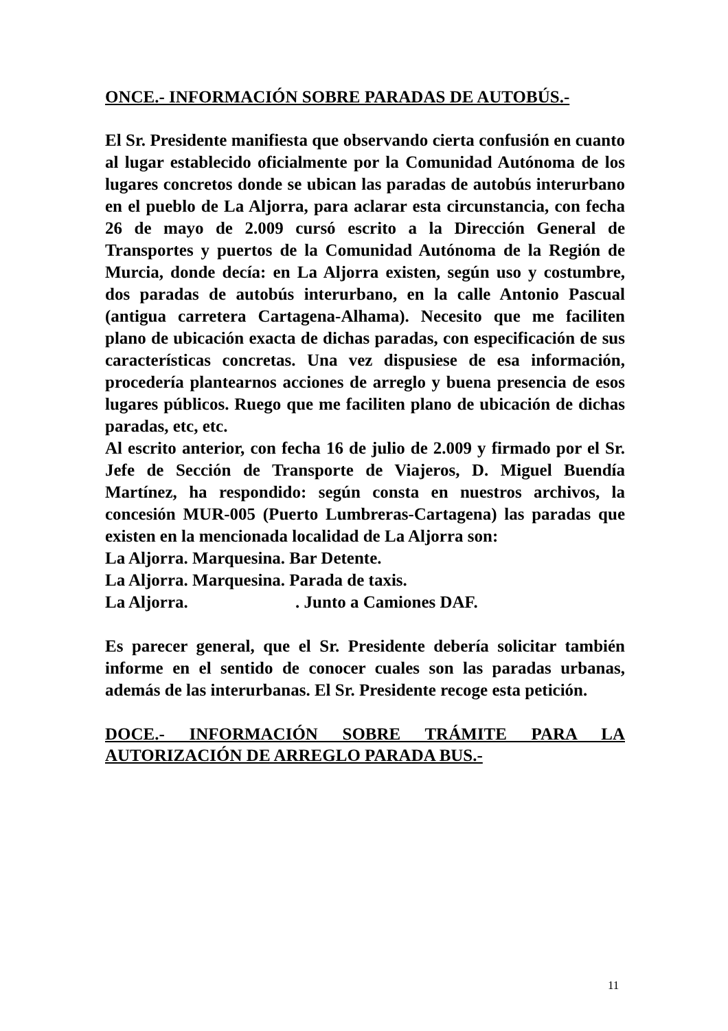ONCE.- INFORMACIÓN SOBRE PARADAS DE AUTOBÚS.-
El Sr. Presidente manifiesta que observando cierta confusión en cuanto al lugar establecido oficialmente por la Comunidad Autónoma de los lugares concretos donde se ubican las paradas de autobús interurbano en el pueblo de La Aljorra, para aclarar esta circunstancia, con fecha 26 de mayo de 2.009 cursó escrito a la Dirección General de Transportes y puertos de la Comunidad Autónoma de la Región de Murcia, donde decía: en La Aljorra existen, según uso y costumbre, dos paradas de autobús interurbano, en la calle Antonio Pascual (antigua carretera Cartagena-Alhama). Necesito que me faciliten plano de ubicación exacta de dichas paradas, con especificación de sus características concretas. Una vez dispusiese de esa información, procedería plantearnos acciones de arreglo y buena presencia de esos lugares públicos. Ruego que me faciliten plano de ubicación de dichas paradas, etc, etc.
Al escrito anterior, con fecha 16 de julio de 2.009 y firmado por el Sr. Jefe de Sección de Transporte de Viajeros, D. Miguel Buendía Martínez, ha respondido: según consta en nuestros archivos, la concesión MUR-005 (Puerto Lumbreras-Cartagena) las paradas que existen en la mencionada localidad de La Aljorra son:
La Aljorra. Marquesina. Bar Detente.
La Aljorra. Marquesina. Parada de taxis.
La Aljorra. . Junto a Camiones DAF.
Es parecer general, que el Sr. Presidente debería solicitar también informe en el sentido de conocer cuales son las paradas urbanas, además de las interurbanas. El Sr. Presidente recoge esta petición.
DOCE.- INFORMACIÓN SOBRE TRÁMITE PARA LA AUTORIZACIÓN DE ARREGLO PARADA BUS.-
11